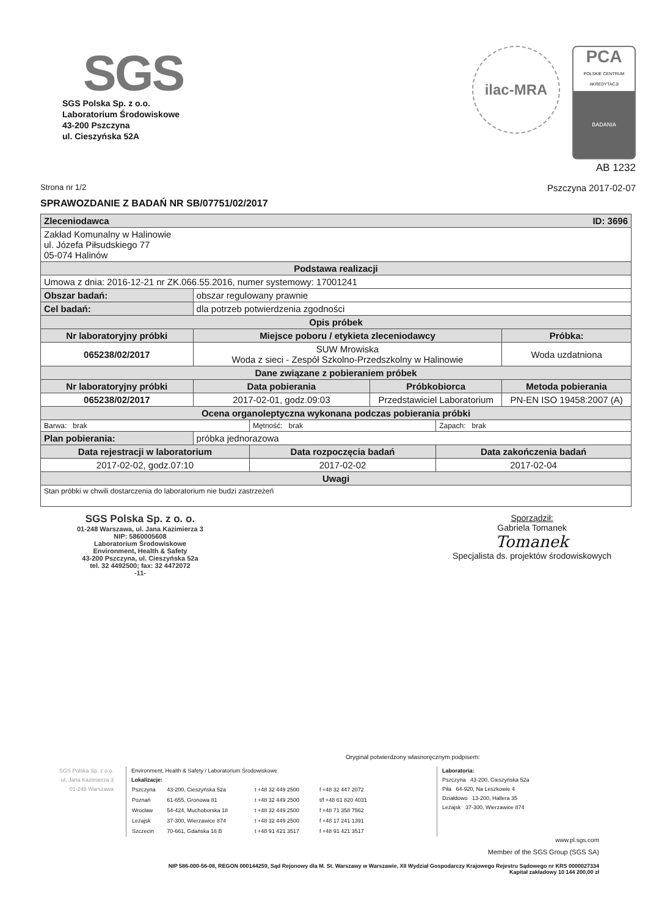SGS
SGS Polska Sp. z o.o.
Laboratorium Środowiskowe
43-200 Pszczyna
ul. Cieszyńska 52A
ilac-MRA
PCA
POLSKIE CENTRUM AKREDYTACJI
BADANIA
AB 1232
Strona nr 1/2 Pszczyna 2017-02-07
SPRAWOZDANIE Z BADAŃ NR SB/07751/02/2017
| Zleceniodawca ID: 3696 | | | | | |
| Zakład Komunalny w Halinowie ul. Józefa Piłsudskiego 77 05-074 Halinów | | | | | |
| Podstawa realizacji | | | | | |
| Umowa z dnia: 2016-12-21 nr ZK.066.55.2016, numer systemowy: 17001241 | | | | | |
| Obszar badań: | obszar regulowany prawnie | | | | |
| Cel badań: | dla potrzeb potwierdzenia zgodności | | | | |
| Opis próbek | | | | | |
| Nr laboratoryjny próbki | Miejsce poboru / etykieta zleceniodawcy | | | | Próbka: |
| 065238/02/2017 | SUW Mrowiska Woda z sieci - Zespół Szkolno-Przedszkolny w Halinowie | | | | Woda uzdatniona |
| Dane związane z pobieraniem próbek | | | | | |
| Nr laboratoryjny próbki | Data pobierania | | Próbkobiorca | | Metoda pobierania |
| 065238/02/2017 | 2017-02-01, godz.09:03 | | Przedstawiciel Laboratorium | | PN-EN ISO 19458:2007 (A) |
| Ocena organoleptyczna wykonana podczas pobierania próbki | | | | | |
| Barwa: brak | | Mętność: brak | | Zapach: brak | |
| Plan pobierania: | próbka jednorazowa | | | | |
| Data rejestracji w laboratorium | | Data rozpoczęcia badań | | Data zakończenia badań | |
| 2017-02-02, godz.07:10 | | 2017-02-02 | | 2017-02-04 | |
| Uwagi | | | | | |
| Stan próbki w chwili dostarczenia do laboratorium nie budzi zastrzeżeń | | | | | |
SGS Polska Sp. z o. o.
01-248 Warszawa, ul. Jana Kazimierza 3
NIP: 5860005608
Laboratorium Środowiskowe
Environment, Health & Safety
43-200 Pszczyna, ul. Cieszyńska 52a
tel. 32 4492500; fax: 32 4472072
-11-
Sporządził:
Gabriela Tomanek
Tomanek
Specjalista ds. projektów środowiskowych
Oryginał potwierdzony własnoręcznym podpisem:
SGS Polska Sp. z o.o.
ul. Jana Kazimierza 3
01-248 Warszawa
Environment, Health & Safety / Laboratorium Środowiskowe
Lokalizacje:
| Pszczyna | 43-200, Cieszyńska 52a | t +48 32 449 2500 | f +48 32 447 2072 |
| Poznań | 61-655, Gronowa 81 | t +48 32 449 2500 | t/f +48 61 820 4031 |
| Wrocław | 54-424, Muchoborska 18 | t +48 32 449 2500 | f +48 71 358 7562 |
| Leżajsk | 37-300, Wierzawice 874 | t +48 32 449 2500 | f +48 17 241 1391 |
| Szczecin | 70-661, Gdańska 16 B | t +48 91 421 3517 | f +48 91 421 3517 |
Laboratoria:
Pszczyna 43-200, Cieszyńska 52a
Piła 64-920, Na Leszkowie 4
Działdowo 13-200, Hallera 35
Leżajsk 37-300, Wierzawice 874
www.pl.sgs.com
Member of the SGS Group (SGS SA)
NIP 586-000-56-08, REGON 000144259, Sąd Rejonowy dla M. St. Warszawy w Warszawie, XII Wydział Gospodarczy Krajowego Rejestru Sądowego nr KRS 0000027334
Kapitał zakładowy 10 144 200,00 zł